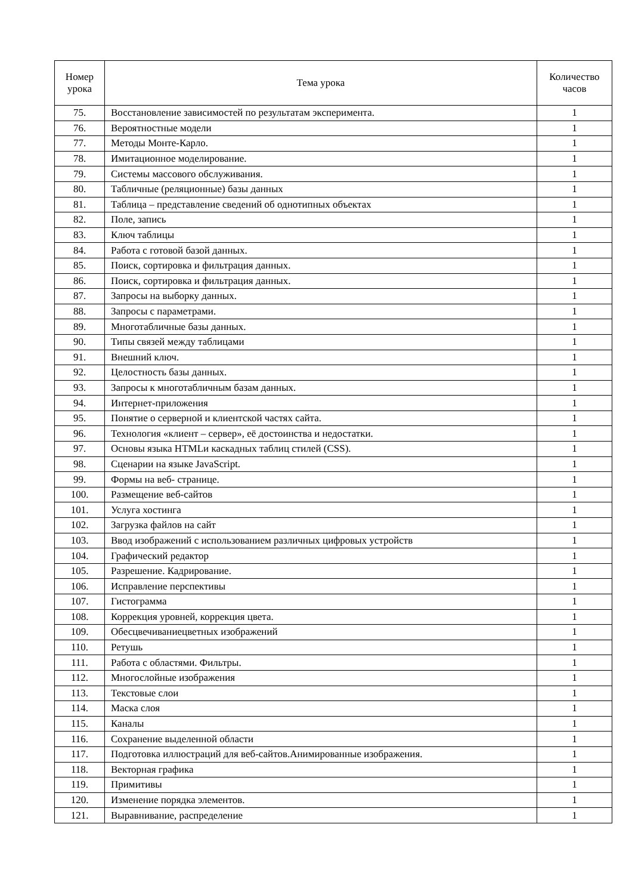| Номер урока | Тема урока | Количество часов |
| --- | --- | --- |
| 75. | Восстановление зависимостей по результатам эксперимента. | 1 |
| 76. | Вероятностные модели | 1 |
| 77. | Методы Монте-Карло. | 1 |
| 78. | Имитационное моделирование. | 1 |
| 79. | Системы массового обслуживания. | 1 |
| 80. | Табличные (реляционные) базы данных | 1 |
| 81. | Таблица – представление сведений об однотипных объектах | 1 |
| 82. | Поле, запись | 1 |
| 83. | Ключ таблицы | 1 |
| 84. | Работа с готовой базой данных. | 1 |
| 85. | Поиск, сортировка и фильтрация данных. | 1 |
| 86. | Поиск, сортировка и фильтрация данных. | 1 |
| 87. | Запросы на выборку данных. | 1 |
| 88. | Запросы с параметрами. | 1 |
| 89. | Многотабличные базы данных. | 1 |
| 90. | Типы связей между таблицами | 1 |
| 91. | Внешний ключ. | 1 |
| 92. | Целостность базы данных. | 1 |
| 93. | Запросы к многотабличным базам данных. | 1 |
| 94. | Интернет-приложения | 1 |
| 95. | Понятие о серверной и клиентской частях сайта. | 1 |
| 96. | Технология «клиент – сервер», её достоинства и недостатки. | 1 |
| 97. | Основы языка HTMLи каскадных таблиц стилей (CSS). | 1 |
| 98. | Сценарии на языке JavaScript. | 1 |
| 99. | Формы на веб- странице. | 1 |
| 100. | Размещение веб-сайтов | 1 |
| 101. | Услуга хостинга | 1 |
| 102. | Загрузка файлов на сайт | 1 |
| 103. | Ввод изображений с использованием различных цифровых устройств | 1 |
| 104. | Графический редактор | 1 |
| 105. | Разрешение. Кадрирование. | 1 |
| 106. | Исправление перспективы | 1 |
| 107. | Гистограмма | 1 |
| 108. | Коррекция уровней, коррекция цвета. | 1 |
| 109. | Обесцвечиваниецветных изображений | 1 |
| 110. | Ретушь | 1 |
| 111. | Работа с областями. Фильтры. | 1 |
| 112. | Многослойные изображения | 1 |
| 113. | Текстовые слои | 1 |
| 114. | Маска слоя | 1 |
| 115. | Каналы | 1 |
| 116. | Сохранение выделенной области | 1 |
| 117. | Подготовка иллюстраций для веб-сайтов.Анимированные изображения. | 1 |
| 118. | Векторная графика | 1 |
| 119. | Примитивы | 1 |
| 120. | Изменение порядка элементов. | 1 |
| 121. | Выравнивание, распределение | 1 |